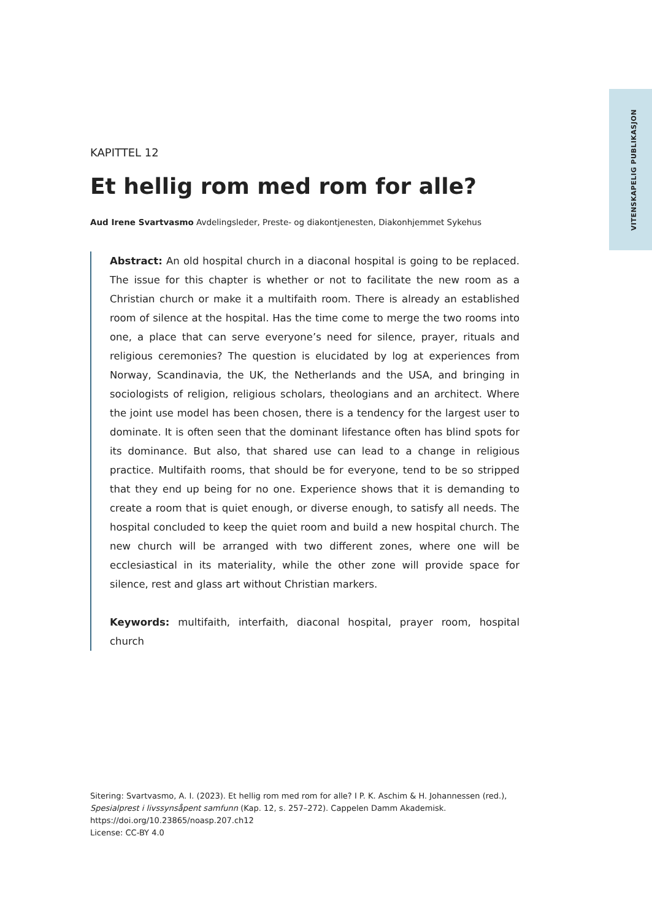VITENSKAPELIG PUBLIKASJON
KAPITTEL 12
Et hellig rom med rom for alle?
Aud Irene Svartvasmo Avdelingsleder, Preste- og diakontjenesten, Diakonhjemmet Sykehus
Abstract: An old hospital church in a diaconal hospital is going to be replaced. The issue for this chapter is whether or not to facilitate the new room as a Christian church or make it a multifaith room. There is already an established room of silence at the hospital. Has the time come to merge the two rooms into one, a place that can serve everyone’s need for silence, prayer, rituals and religious ceremonies? The question is elucidated by log at experiences from Norway, Scandinavia, the UK, the Netherlands and the USA, and bringing in sociologists of religion, religious scholars, theologians and an architect. Where the joint use model has been chosen, there is a tendency for the largest user to dominate. It is often seen that the dominant lifestance often has blind spots for its dominance. But also, that shared use can lead to a change in religious practice. Multifaith rooms, that should be for everyone, tend to be so stripped that they end up being for no one. Experience shows that it is demanding to create a room that is quiet enough, or diverse enough, to satisfy all needs. The hospital concluded to keep the quiet room and build a new hospital church. The new church will be arranged with two different zones, where one will be ecclesiastical in its materiality, while the other zone will provide space for silence, rest and glass art without Christian markers.
Keywords: multifaith, interfaith, diaconal hospital, prayer room, hospital church
Sitering: Svartvasmo, A. I. (2023). Et hellig rom med rom for alle? I P. K. Aschim & H. Johannessen (red.), Spesialprest i livssynsåpent samfunn (Kap. 12, s. 257–272). Cappelen Damm Akademisk. https://doi.org/10.23865/noasp.207.ch12
License: CC-BY 4.0